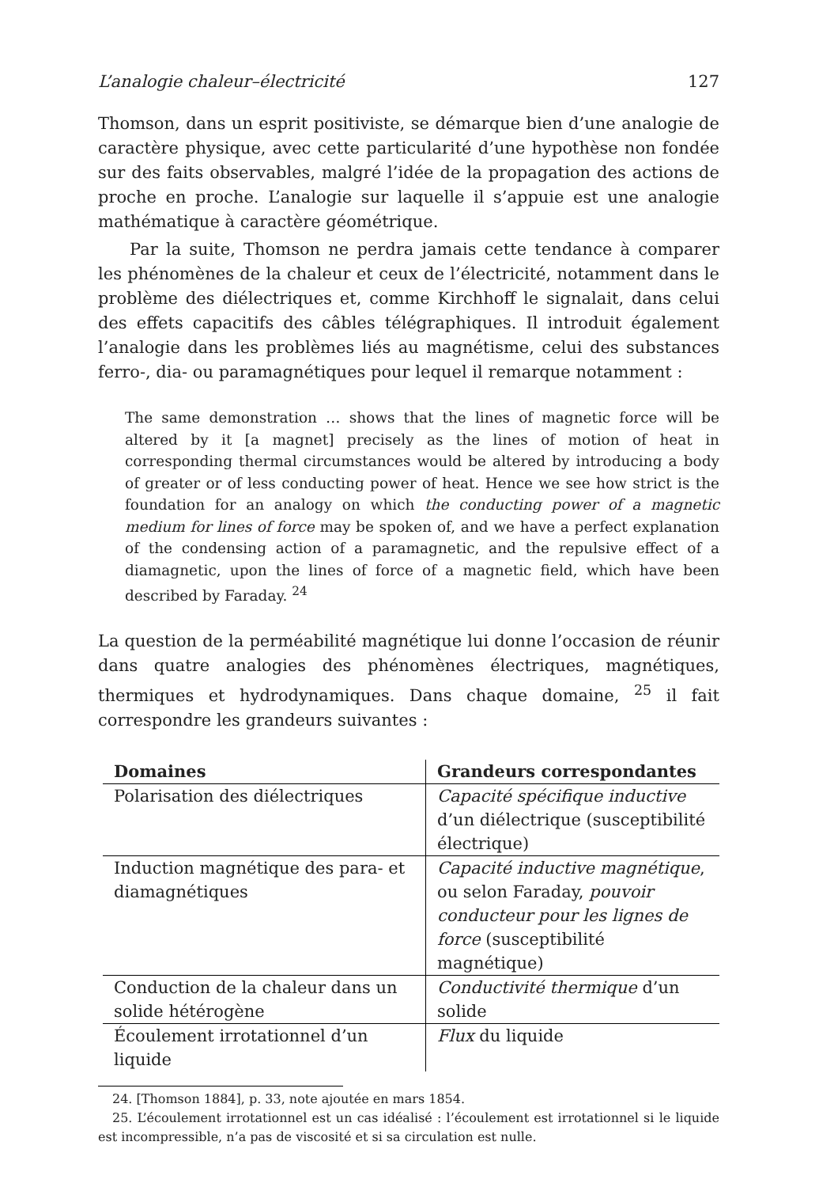L’analogie chaleur–électricité 127
Thomson, dans un esprit positiviste, se démarque bien d’une analogie de caractère physique, avec cette particularité d’une hypothèse non fondée sur des faits observables, malgré l’idée de la propagation des actions de proche en proche. L’analogie sur laquelle il s’appuie est une analogie mathématique à caractère géométrique.
Par la suite, Thomson ne perdra jamais cette tendance à comparer les phénomènes de la chaleur et ceux de l’électricité, notamment dans le problème des diélectriques et, comme Kirchhoff le signalait, dans celui des effets capacitifs des câbles télégraphiques. Il introduit également l’analogie dans les problèmes liés au magnétisme, celui des substances ferro-, dia- ou paramagnétiques pour lequel il remarque notamment :
The same demonstration … shows that the lines of magnetic force will be altered by it [a magnet] precisely as the lines of motion of heat in corresponding thermal circumstances would be altered by introducing a body of greater or of less conducting power of heat. Hence we see how strict is the foundation for an analogy on which the conducting power of a magnetic medium for lines of force may be spoken of, and we have a perfect explanation of the condensing action of a paramagnetic, and the repulsive effect of a diamagnetic, upon the lines of force of a magnetic field, which have been described by Faraday. <sup>24</sup>
La question de la perméabilité magnétique lui donne l’occasion de réunir dans quatre analogies des phénomènes électriques, magnétiques, thermiques et hydrodynamiques. Dans chaque domaine, <sup>25</sup> il fait correspondre les grandeurs suivantes :
| Domaines | Grandeurs correspondantes |
| --- | --- |
| Polarisation des diélectriques | Capacité spécifique inductive d’un diélectrique (susceptibilité électrique) |
| Induction magnétique des para- et diamagnétiques | Capacité inductive magnétique , ou selon Faraday, pouvoir conducteur pour les lignes de force (susceptibilité magnétique) |
| Conduction de la chaleur dans un solide hétérogène | Conductivité thermique d’un solide |
| Écoulement irrotationnel d’un liquide | Flux du liquide |
24. [Thomson 1884], p. 33, note ajoutée en mars 1854.
25. L’écoulement irrotationnel est un cas idéalisé : l’écoulement est irrotationnel si le liquide est incompressible, n’a pas de viscosité et si sa circulation est nulle.